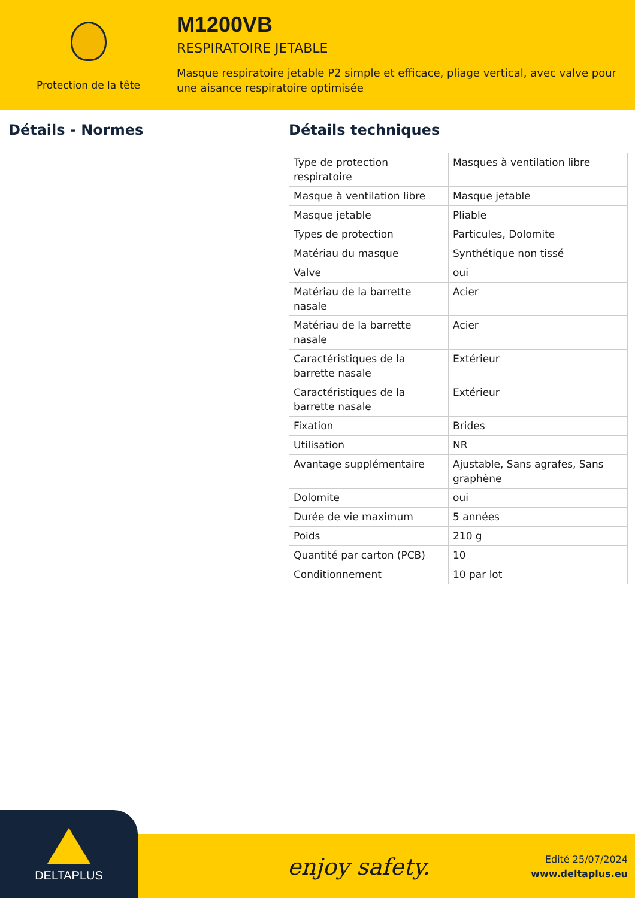Protection de la tête
M1200VB
RESPIRATOIRE JETABLE
Masque respiratoire jetable P2 simple et efficace, pliage vertical, avec valve pour
une aisance respiratoire optimisée
Détails - Normes Détails techniques
| Type de protection respiratoire | Masques à ventilation libre |
| Masque à ventilation libre | Masque jetable |
| Masque jetable | Pliable |
| Types de protection | Particules, Dolomite |
| Matériau du masque | Synthétique non tissé |
| Valve | oui |
| Matériau de la barrette nasale | Acier |
| Matériau de la barrette nasale | Acier |
| Caractéristiques de la barrette nasale | Extérieur |
| Caractéristiques de la barrette nasale | Extérieur |
| Fixation | Brides |
| Utilisation | NR |
| Avantage supplémentaire | Ajustable, Sans agrafes, Sans graphène |
| Dolomite | oui |
| Durée de vie maximum | 5 années |
| Poids | 210 g |
| Quantité par carton (PCB) | 10 |
| Conditionnement | 10 par lot |
DELTAPLUS
enjoy safety.
Edité 25/07/2024
www.deltaplus.eu